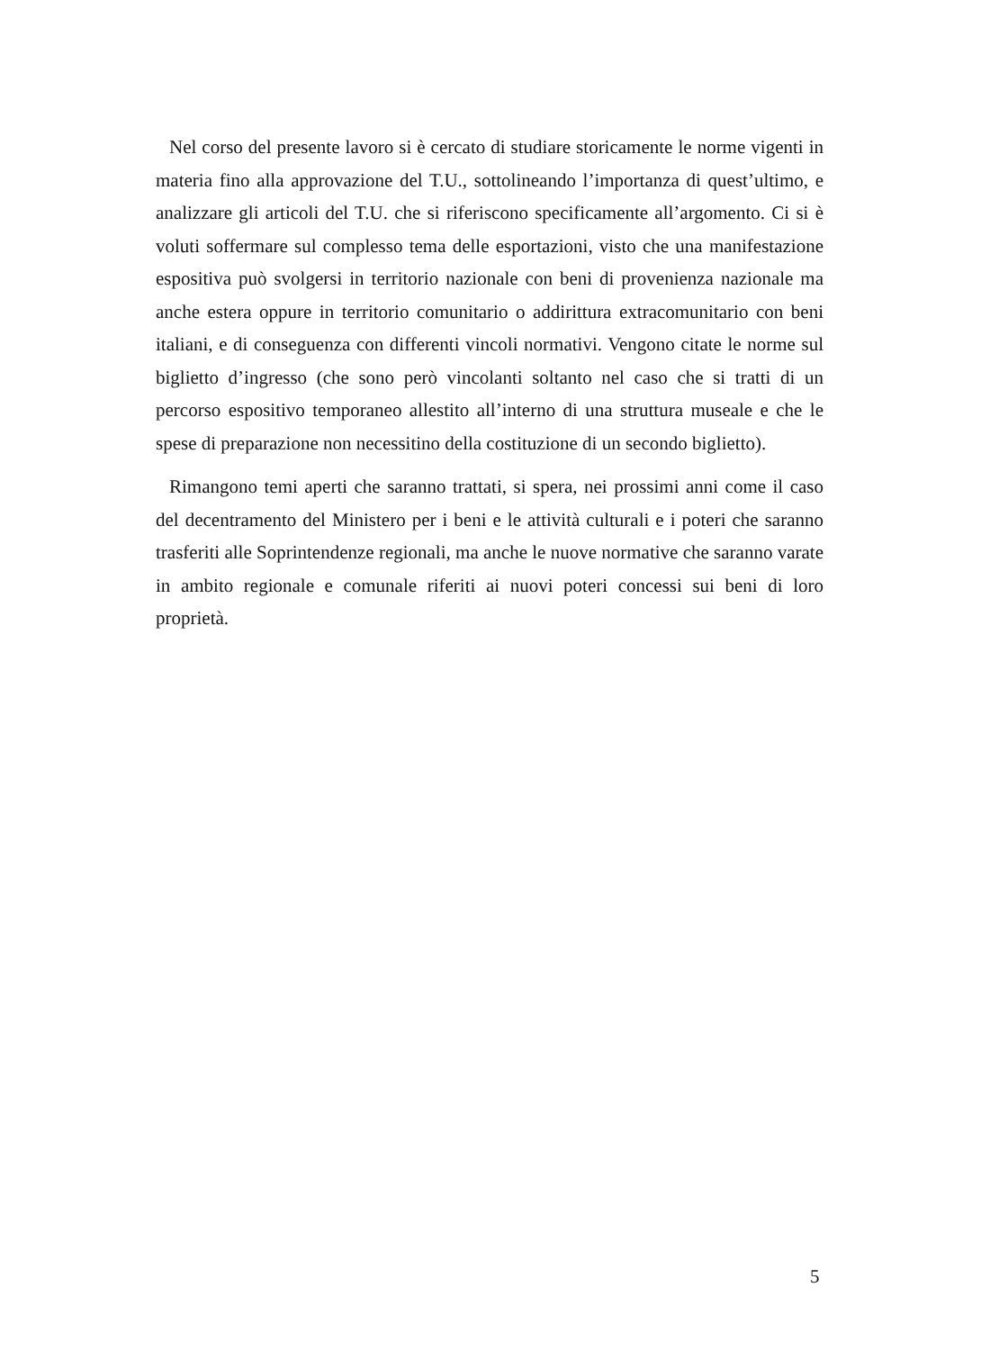Nel corso del presente lavoro si è cercato di studiare storicamente le norme vigenti in materia fino alla approvazione del T.U., sottolineando l’importanza di quest’ultimo, e analizzare gli articoli del T.U. che si riferiscono specificamente all’argomento. Ci si è voluti soffermare sul complesso tema delle esportazioni, visto che una manifestazione espositiva può svolgersi in territorio nazionale con beni di provenienza nazionale ma anche estera oppure in territorio comunitario o addirittura extracomunitario con beni italiani, e di conseguenza con differenti vincoli normativi. Vengono citate le norme sul biglietto d’ingresso (che sono però vincolanti soltanto nel caso che si tratti di un percorso espositivo temporaneo allestito all’interno di una struttura museale e che le spese di preparazione non necessitino della costituzione di un secondo biglietto).
Rimangono temi aperti che saranno trattati, si spera, nei prossimi anni come il caso del decentramento del Ministero per i beni e le attività culturali e i poteri che saranno trasferiti alle Soprintendenze regionali, ma anche le nuove normative che saranno varate in ambito regionale e comunale riferiti ai nuovi poteri concessi sui beni di loro proprietà.
5